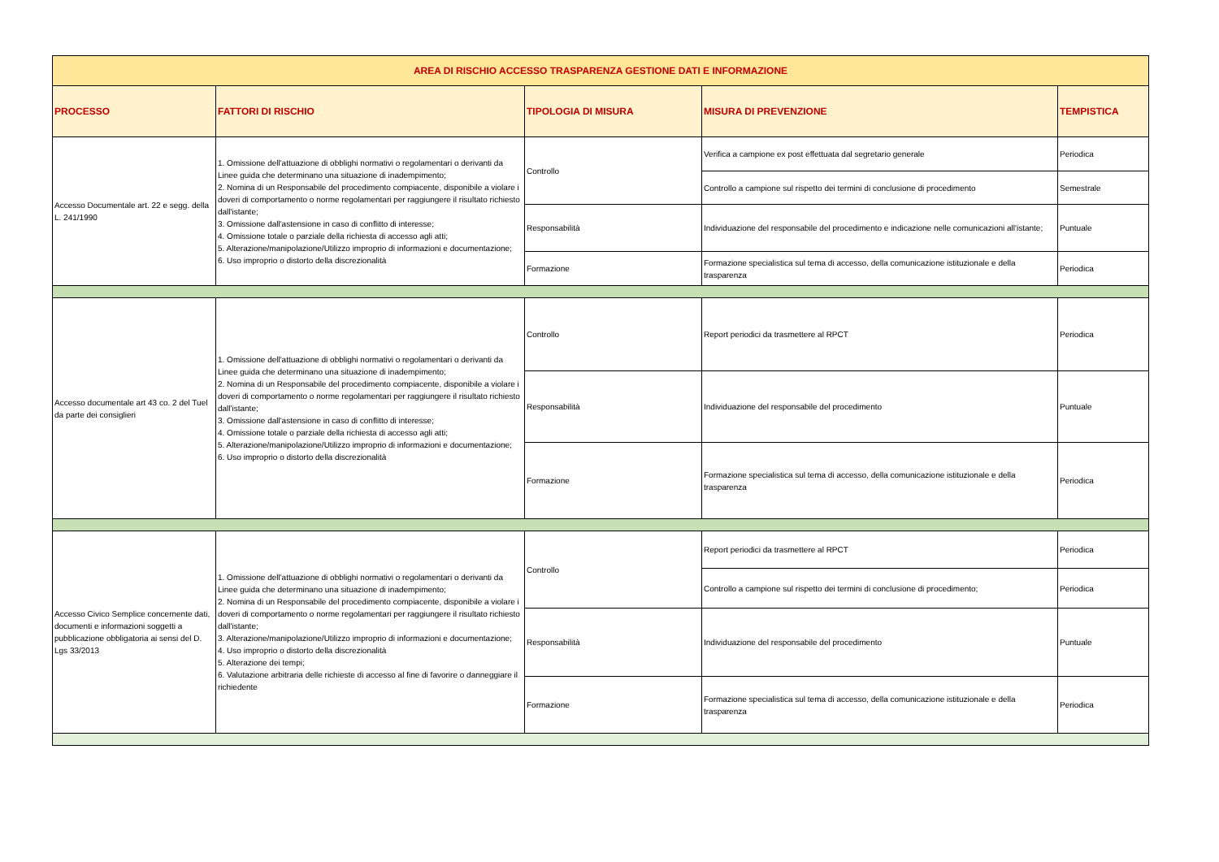| AREA DI RISCHIO ACCESSO TRASPARENZA GESTIONE DATI E INFORMAZIONE | | | | |
| PROCESSO | FATTORI DI RISCHIO | TIPOLOGIA DI MISURA | MISURA DI PREVENZIONE | TEMPISTICA |
| Accesso Documentale art. 22 e segg. della L. 241/1990 | 1. Omissione dell'attuazione di obblighi normativi o regolamentari o derivanti da Linee guida che determinano una situazione di inadempimento; 2. Nomina di un Responsabile del procedimento compiacente, disponibile a violare i doveri di comportamento o norme regolamentari per raggiungere il risultato richiesto dall'istante; 3. Omissione dall'astensione in caso di conflitto di interesse; 4. Omissione totale o parziale della richiesta di accesso agli atti; 5. Alterazione/manipolazione/Utilizzo improprio di informazioni e documentazione; 6. Uso improprio o distorto della discrezionalità | Controllo | Verifica a campione ex post effettuata dal segretario generale | Periodica |
| | | | Controllo a campione sul rispetto dei termini di conclusione di procedimento | Semestrale |
| | | Responsabilità | Individuazione del responsabile del procedimento e indicazione nelle comunicazioni all'istante; | Puntuale |
| | | Formazione | Formazione specialistica sul tema di accesso, della comunicazione istituzionale e della trasparenza | Periodica |
| Accesso documentale art 43 co. 2 del Tuel da parte dei consiglieri | 1. Omissione dell'attuazione di obblighi normativi o regolamentari o derivanti da Linee guida che determinano una situazione di inadempimento; 2. Nomina di un Responsabile del procedimento compiacente, disponibile a violare i doveri di comportamento o norme regolamentari per raggiungere il risultato richiesto dall'istante; 3. Omissione dall'astensione in caso di conflitto di interesse; 4. Omissione totale o parziale della richiesta di accesso agli atti; 5. Alterazione/manipolazione/Utilizzo improprio di informazioni e documentazione; 6. Uso improprio o distorto della discrezionalità | Controllo | Report periodici da trasmettere al RPCT | Periodica |
| | | Responsabilità | Individuazione del responsabile del procedimento | Puntuale |
| | | Formazione | Formazione specialistica sul tema di accesso, della comunicazione istituzionale e della trasparenza | Periodica |
| Accesso Civico Semplice concernente dati, documenti e informazioni soggetti a pubblicazione obbligatoria ai sensi del D. Lgs 33/2013 | 1. Omissione dell'attuazione di obblighi normativi o regolamentari o derivanti da Linee guida che determinano una situazione di inadempimento; 2. Nomina di un Responsabile del procedimento compiacente, disponibile a violare i doveri di comportamento o norme regolamentari per raggiungere il risultato richiesto dall'istante; 3. Alterazione/manipolazione/Utilizzo improprio di informazioni e documentazione; 4. Uso improprio o distorto della discrezionalità 5. Alterazione dei tempi; 6. Valutazione arbitraria delle richieste di accesso al fine di favorire o danneggiare il richiedente | Controllo | Report periodici da trasmettere al RPCT | Periodica |
| | | | Controllo a campione sul rispetto dei termini di conclusione di procedimento; | Periodica |
| | | Responsabilità | Individuazione del responsabile del procedimento | Puntuale |
| | | Formazione | Formazione specialistica sul tema di accesso, della comunicazione istituzionale e della trasparenza | Periodica |